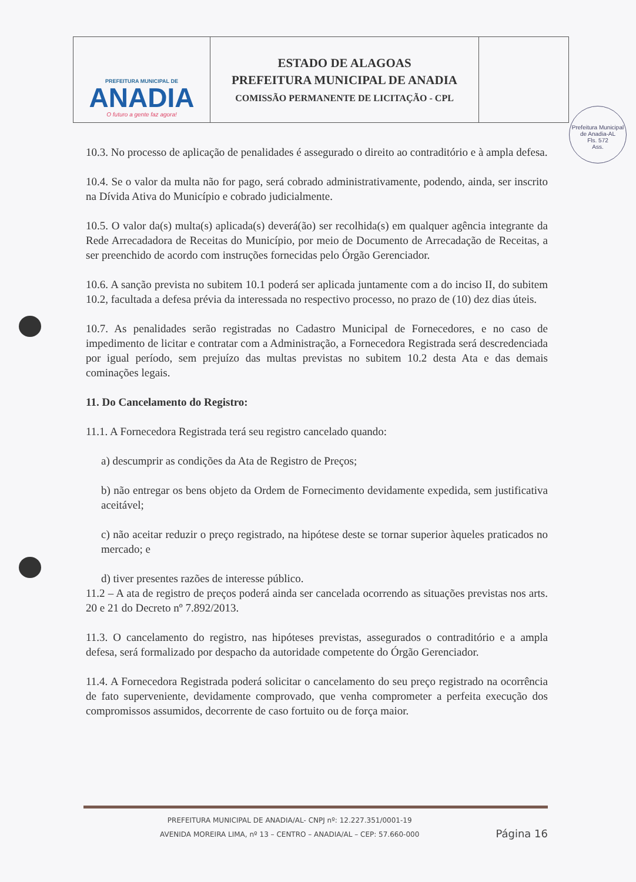PREFEITURA MUNICIPAL DE
ANADIA
O futuro a gente faz agora!
ESTADO DE ALAGOAS
PREFEITURA MUNICIPAL DE ANADIA
COMISSÃO PERMANENTE DE LICITAÇÃO - CPL
Prefeitura Municipal de Anadia-AL
Fls. 572
Ass.
10.3. No processo de aplicação de penalidades é assegurado o direito ao contraditório e à ampla defesa.
10.4. Se o valor da multa não for pago, será cobrado administrativamente, podendo, ainda, ser inscrito na Dívida Ativa do Município e cobrado judicialmente.
10.5. O valor da(s) multa(s) aplicada(s) deverá(ão) ser recolhida(s) em qualquer agência integrante da Rede Arrecadadora de Receitas do Município, por meio de Documento de Arrecadação de Receitas, a ser preenchido de acordo com instruções fornecidas pelo Órgão Gerenciador.
10.6. A sanção prevista no subitem 10.1 poderá ser aplicada juntamente com a do inciso II, do subitem 10.2, facultada a defesa prévia da interessada no respectivo processo, no prazo de (10) dez dias úteis.
10.7. As penalidades serão registradas no Cadastro Municipal de Fornecedores, e no caso de impedimento de licitar e contratar com a Administração, a Fornecedora Registrada será descredenciada por igual período, sem prejuízo das multas previstas no subitem 10.2 desta Ata e das demais cominações legais.
11. Do Cancelamento do Registro:
11.1. A Fornecedora Registrada terá seu registro cancelado quando:
a) descumprir as condições da Ata de Registro de Preços;
b) não entregar os bens objeto da Ordem de Fornecimento devidamente expedida, sem justificativa aceitável;
c) não aceitar reduzir o preço registrado, na hipótese deste se tornar superior àqueles praticados no mercado; e
d) tiver presentes razões de interesse público.
11.2 – A ata de registro de preços poderá ainda ser cancelada ocorrendo as situações previstas nos arts. 20 e 21 do Decreto nº 7.892/2013.
11.3. O cancelamento do registro, nas hipóteses previstas, assegurados o contraditório e a ampla defesa, será formalizado por despacho da autoridade competente do Órgão Gerenciador.
11.4. A Fornecedora Registrada poderá solicitar o cancelamento do seu preço registrado na ocorrência de fato superveniente, devidamente comprovado, que venha comprometer a perfeita execução dos compromissos assumidos, decorrente de caso fortuito ou de força maior.
PREFEITURA MUNICIPAL DE ANADIA/AL- CNPJ nº: 12.227.351/0001-19
AVENIDA MOREIRA LIMA, nº 13 – CENTRO – ANADIA/AL – CEP: 57.660-000
Página 16